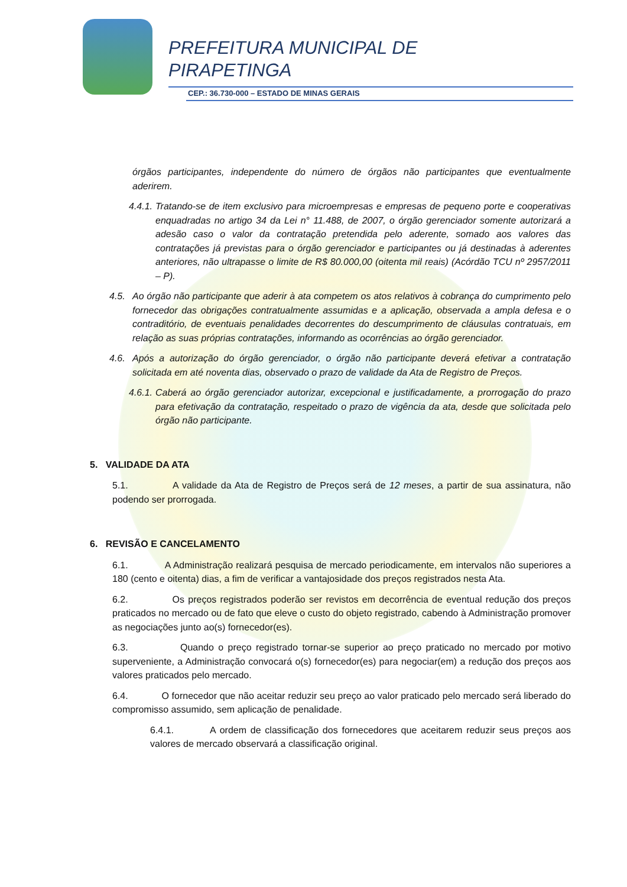PREFEITURA MUNICIPAL DE
PIRAPETINGA
CEP.: 36.730-000 – ESTADO DE MINAS GERAIS
órgãos participantes, independente do número de órgãos não participantes que eventualmente aderirem.
4.4.1.
Tratando-se de item exclusivo para microempresas e empresas de pequeno porte e cooperativas enquadradas no artigo 34 da Lei n° 11.488, de 2007, o órgão gerenciador somente autorizará a adesão caso o valor da contratação pretendida pelo aderente, somado aos valores das contratações já previstas para o órgão gerenciador e participantes ou já destinadas à aderentes anteriores, não ultrapasse o limite de R$ 80.000,00 (oitenta mil reais) (Acórdão TCU nº 2957/2011 – P).
4.5. Ao órgão não participante que aderir à ata competem os atos relativos à cobrança do cumprimento pelo fornecedor das obrigações contratualmente assumidas e a aplicação, observada a ampla defesa e o contraditório, de eventuais penalidades decorrentes do descumprimento de cláusulas contratuais, em relação as suas próprias contratações, informando as ocorrências ao órgão gerenciador.
4.6. Após a autorização do órgão gerenciador, o órgão não participante deverá efetivar a contratação solicitada em até noventa dias, observado o prazo de validade da Ata de Registro de Preços.
4.6.1.
Caberá ao órgão gerenciador autorizar, excepcional e justificadamente, a prorrogação do prazo para efetivação da contratação, respeitado o prazo de vigência da ata, desde que solicitada pelo órgão não participante.
5. VALIDADE DA ATA
5.1. A validade da Ata de Registro de Preços será de 12 meses, a partir de sua assinatura, não podendo ser prorrogada.
6. REVISÃO E CANCELAMENTO
6.1. A Administração realizará pesquisa de mercado periodicamente, em intervalos não superiores a 180 (cento e oitenta) dias, a fim de verificar a vantajosidade dos preços registrados nesta Ata.
6.2. Os preços registrados poderão ser revistos em decorrência de eventual redução dos preços praticados no mercado ou de fato que eleve o custo do objeto registrado, cabendo à Administração promover as negociações junto ao(s) fornecedor(es).
6.3. Quando o preço registrado tornar-se superior ao preço praticado no mercado por motivo superveniente, a Administração convocará o(s) fornecedor(es) para negociar(em) a redução dos preços aos valores praticados pelo mercado.
6.4. O fornecedor que não aceitar reduzir seu preço ao valor praticado pelo mercado será liberado do compromisso assumido, sem aplicação de penalidade.
6.4.1. A ordem de classificação dos fornecedores que aceitarem reduzir seus preços aos valores de mercado observará a classificação original.